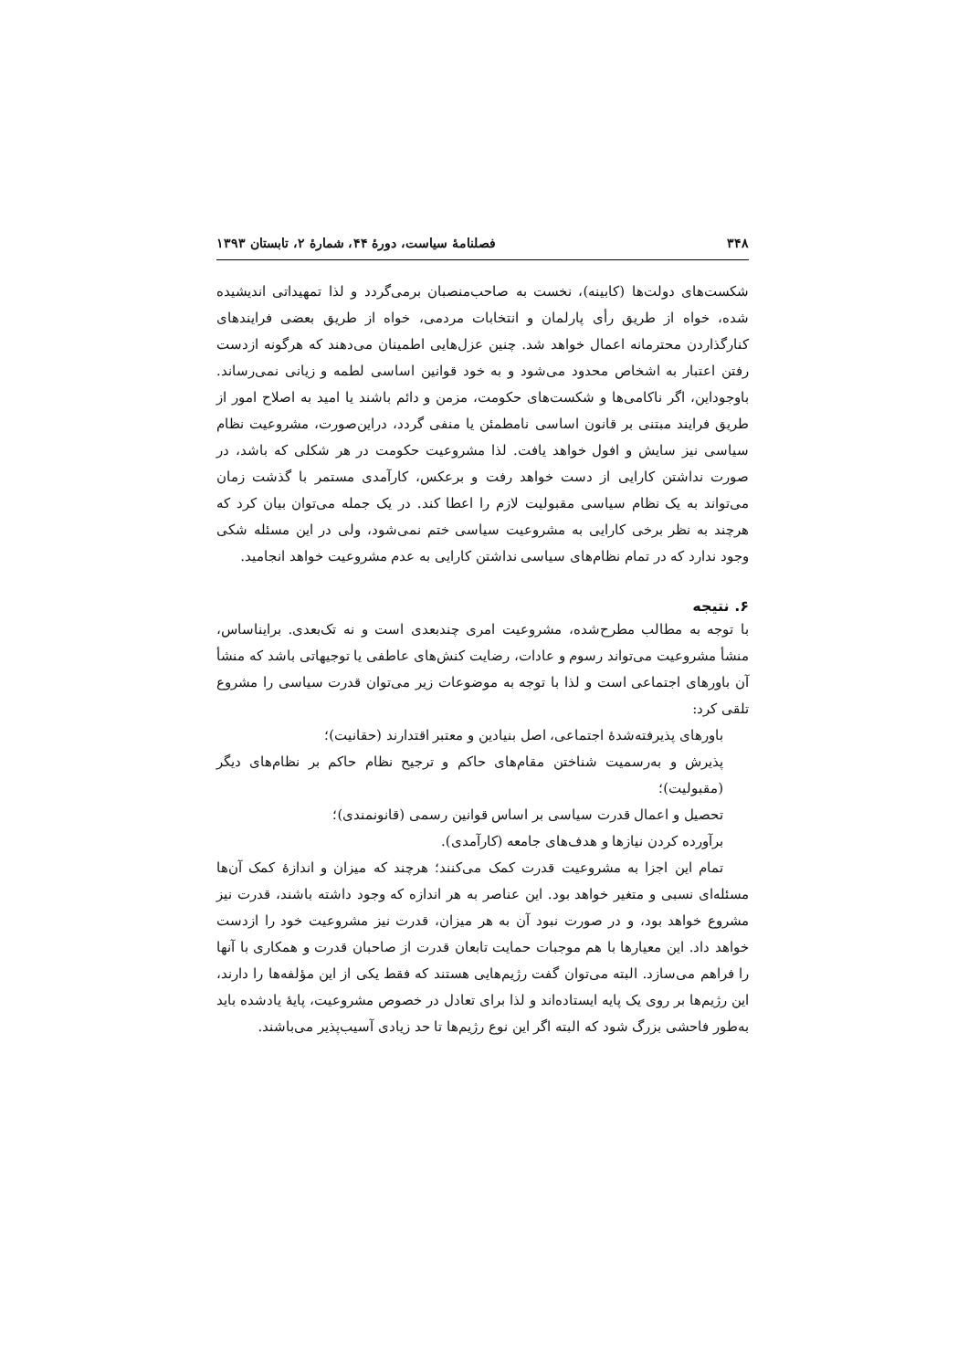۳۴۸ فصلنامهٔ سیاست، دورهٔ ۴۴، شمارهٔ ۲، تابستان ۱۳۹۳
شکست‌های دولت‌ها (کابینه)، نخست به صاحب‌منصبان برمی‌گردد و لذا تمهیداتی اندیشیده شده، خواه از طریق رأی پارلمان و انتخابات مردمی، خواه از طریق بعضی فرایندهای کنارگذاردن محترمانه اعمال خواهد شد. چنین عزل‌هایی اطمینان می‌دهند که هرگونه ازدست رفتن اعتبار به اشخاص محدود می‌شود و به خود قوانین اساسی لطمه و زیانی نمی‌رساند. باوجوداین، اگر ناکامی‌ها و شکست‌های حکومت، مزمن و دائم باشند یا امید به اصلاح امور از طریق فرایند مبتنی بر قانون اساسی نامطمئن یا منفی گردد، دراین‌صورت، مشروعیت نظام سیاسی نیز سایش و افول خواهد یافت. لذا مشروعیت حکومت در هر شکلی که باشد، در صورت نداشتن کارایی از دست خواهد رفت و برعکس، کارآمدی مستمر با گذشت زمان می‌تواند به یک نظام سیاسی مقبولیت لازم را اعطا کند. در یک جمله می‌توان بیان کرد که هرچند به نظر برخی کارایی به مشروعیت سیاسی ختم نمی‌شود، ولی در این مسئله شکی وجود ندارد که در تمام نظام‌های سیاسی نداشتن کارایی به عدم مشروعیت خواهد انجامید.
۶. نتیجه
با توجه به مطالب مطرح‌شده، مشروعیت امری چندبعدی است و نه تک‌بعدی. برایناساس، منشأ مشروعیت می‌تواند رسوم و عادات، رضایت کنش‌های عاطفی یا توجیهاتی باشد که منشأ آن باورهای اجتماعی است و لذا با توجه به موضوعات زیر می‌توان قدرت سیاسی را مشروع تلقی کرد:
باورهای پذیرفته‌شدهٔ اجتماعی، اصل بنیادین و معتبر اقتدارند (حقانیت)؛
پذیرش و به‌رسمیت شناختن مقام‌های حاکم و ترجیح نظام حاکم بر نظام‌های دیگر (مقبولیت)؛
تحصیل و اعمال قدرت سیاسی بر اساس قوانین رسمی (قانونمندی)؛
برآورده کردن نیازها و هدف‌های جامعه (کارآمدی).
تمام این اجزا به مشروعیت قدرت کمک می‌کنند؛ هرچند که میزان و اندازهٔ کمک آن‌ها مسئله‌ای نسبی و متغیر خواهد بود. این عناصر به هر اندازه که وجود داشته باشند، قدرت نیز مشروع خواهد بود، و در صورت نبود آن به هر میزان، قدرت نیز مشروعیت خود را ازدست خواهد داد. این معیارها با هم موجبات حمایت تابعان قدرت از صاحبان قدرت و همکاری با آنها را فراهم می‌سازد. البته می‌توان گفت رژیم‌هایی هستند که فقط یکی از این مؤلفه‌ها را دارند، این رژیم‌ها بر روی یک پایه ایستاده‌اند و لذا برای تعادل در خصوص مشروعیت، پایهٔ یادشده باید به‌طور فاحشی بزرگ شود که البته اگر این نوع رژیم‌ها تا حد زیادی آسیب‌پذیر می‌باشند.